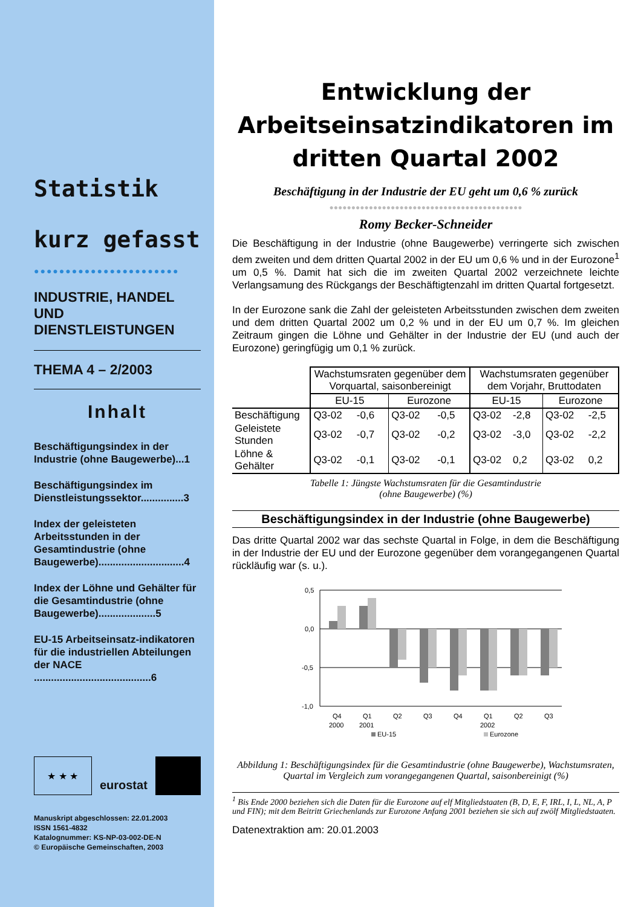Statistik
kurz gefasst
●●●●●●●●●●●●●●●●●●●●●●●
INDUSTRIE, HANDEL UND DIENSTLEISTUNGEN
THEMA 4 – 2/2003
Inhalt
Beschäftigungsindex in der Industrie (ohne Baugewerbe)...1
Beschäftigungsindex im Dienstleistungssektor...............3
Index der geleisteten Arbeitsstunden in der Gesamtindustrie (ohne Baugewerbe)..............................4
Index der Löhne und Gehälter für die Gesamtindustrie (ohne Baugewerbe)....................5
EU-15 Arbeitseinsatz-indikatoren für die industriellen Abteilungen der NACE .........................................6
★ ★ ★
eurostat
Manuskript abgeschlossen: 22.01.2003
ISSN 1561-4832
Katalognummer: KS-NP-03-002-DE-N
© Europäische Gemeinschaften, 2003
Entwicklung der Arbeitseinsatzindikatoren im dritten Quartal 2002
Beschäftigung in der Industrie der EU geht um 0,6 % zurück
●●●●●●●●●●●●●●●●●●●●●●●●●●●●●●●●●●●●●●●●●●●●
Romy Becker-Schneider
Die Beschäftigung in der Industrie (ohne Baugewerbe) verringerte sich zwischen dem zweiten und dem dritten Quartal 2002 in der EU um 0,6 % und in der Eurozone<sup>1</sup> um 0,5 %. Damit hat sich die im zweiten Quartal 2002 verzeichnete leichte Verlangsamung des Rückgangs der Beschäftigtenzahl im dritten Quartal fortgesetzt.
In der Eurozone sank die Zahl der geleisteten Arbeitsstunden zwischen dem zweiten und dem dritten Quartal 2002 um 0,2 % und in der EU um 0,7 %. Im gleichen Zeitraum gingen die Löhne und Gehälter in der Industrie der EU (und auch der Eurozone) geringfügig um 0,1 % zurück.
| | Wachstumsraten gegenüber dem Vorquartal, saisonbereinigt | | | | Wachstumsraten gegenüber dem Vorjahr, Bruttodaten | | | |
| --- | --- | --- | --- | --- | --- | --- | --- | --- |
| | EU-15 | | Eurozone | | EU-15 | | Eurozone | |
| Beschäftigung | Q3-02 | -0,6 | Q3-02 | -0,5 | Q3-02 | -2,8 | Q3-02 | -2,5 |
| Geleistete Stunden | Q3-02 | -0,7 | Q3-02 | -0,2 | Q3-02 | -3,0 | Q3-02 | -2,2 |
| Löhne & Gehälter | Q3-02 | -0,1 | Q3-02 | -0,1 | Q3-02 | 0,2 | Q3-02 | 0,2 |
Tabelle 1: Jüngste Wachstumsraten für die Gesamtindustrie
(ohne Baugewerbe) (%)
Beschäftigungsindex in der Industrie (ohne Baugewerbe)
Das dritte Quartal 2002 war das sechste Quartal in Folge, in dem die Beschäftigung in der Industrie der EU und der Eurozone gegenüber dem vorangegangenen Quartal rückläufig war (s. u.).
0,5
0,0
-0,5
-1,0
Q4
Q1
Q2
Q3
Q4
Q1
Q2
Q3
2000
2001
2002
EU-15
Eurozone
Abbildung 1: Beschäftigungsindex für die Gesamtindustrie (ohne Baugewerbe), Wachstumsraten, Quartal im Vergleich zum vorangegangenen Quartal, saisonbereinigt (%)
<sup>1</sup> Bis Ende 2000 beziehen sich die Daten für die Eurozone auf elf Mitgliedstaaten (B, D, E, F, IRL, I, L, NL, A, P und FIN); mit dem Beitritt Griechenlands zur Eurozone Anfang 2001 beziehen sie sich auf zwölf Mitgliedstaaten.
Datenextraktion am: 20.01.2003